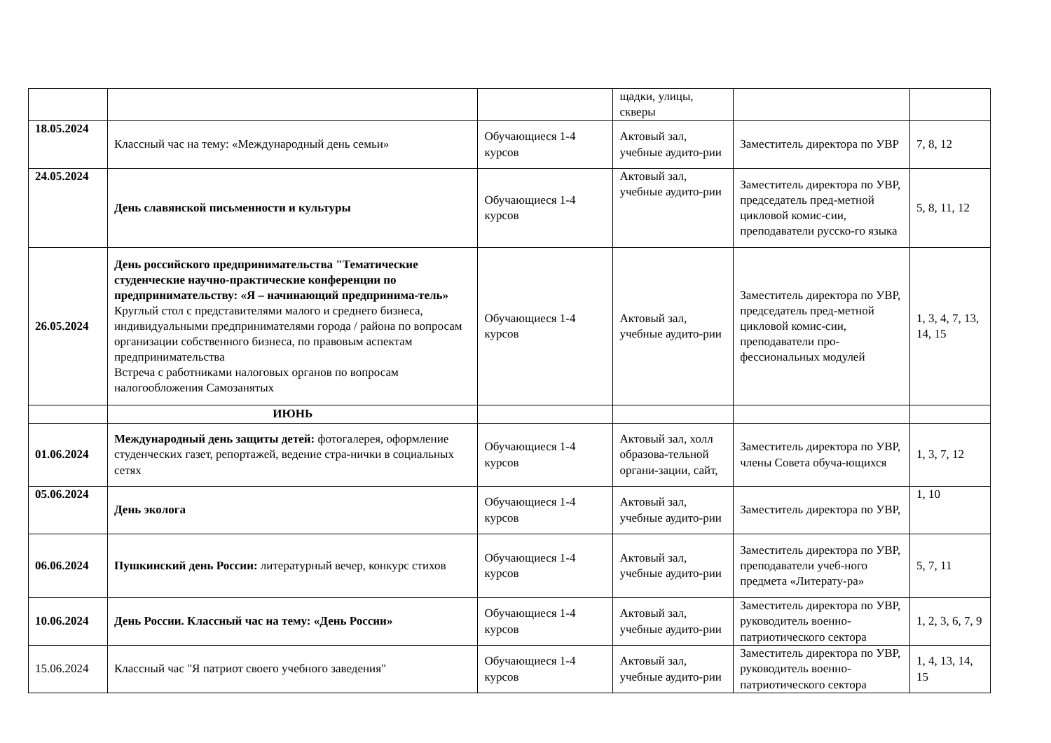| | | | щадки, улицы, скверы | | |
| 18.05.2024 | Классный час на тему: «Международный день семьи» | Обучающиеся 1-4 курсов | Актовый зал, учебные аудито-рии | Заместитель директора по УВР | 7, 8, 12 |
| 24.05.2024 | День славянской письменности и культуры | Обучающиеся 1-4 курсов | Актовый зал, учебные аудито-рии | Заместитель директора по УВР, председатель пред-метной цикловой комис-сии, преподаватели русско-го языка | 5, 8, 11, 12 |
| 26.05.2024 | День российского предпринимательства "Тематические студенческие научно-практические конференции по предпринимательству: «Я – начинающий предпринима-тель» Круглый стол с представителями малого и среднего бизнеса, индивидуальными предпринимателями города / района по вопросам организации собственного бизнеса, по правовым аспектам предпринимательства Встреча с работниками налоговых органов по вопросам налогообложения Самозанятых | Обучающиеся 1-4 курсов | Актовый зал, учебные аудито-рии | Заместитель директора по УВР, председатель пред-метной цикловой комис-сии, преподаватели про-фессиональных модулей | 1, 3, 4, 7, 13, 14, 15 |
| | ИЮНЬ | | | | |
| 01.06.2024 | Международный день защиты детей: фотогалерея, оформление студенческих газет, репортажей, ведение стра-нички в социальных сетях | Обучающиеся 1-4 курсов | Актовый зал, холл образова-тельной органи-зации, сайт, | Заместитель директора по УВР, члены Совета обуча-ющихся | 1, 3, 7, 12 |
| 05.06.2024 | День эколога | Обучающиеся 1-4 курсов | Актовый зал, учебные аудито-рии | Заместитель директора по УВР, | 1, 10 |
| 06.06.2024 | Пушкинский день России: литературный вечер, конкурс стихов | Обучающиеся 1-4 курсов | Актовый зал, учебные аудито-рии | Заместитель директора по УВР, преподаватели учеб-ного предмета «Литерату-ра» | 5, 7, 11 |
| 10.06.2024 | День России. Классный час на тему: «День России» | Обучающиеся 1-4 курсов | Актовый зал, учебные аудито-рии | Заместитель директора по УВР, руководитель военно-патриотического сектора | 1, 2, 3, 6, 7, 9 |
| 15.06.2024 | Классный час "Я патриот своего учебного заведения" | Обучающиеся 1-4 курсов | Актовый зал, учебные аудито-рии | Заместитель директора по УВР, руководитель военно-патриотического сектора | 1, 4, 13, 14, 15 |